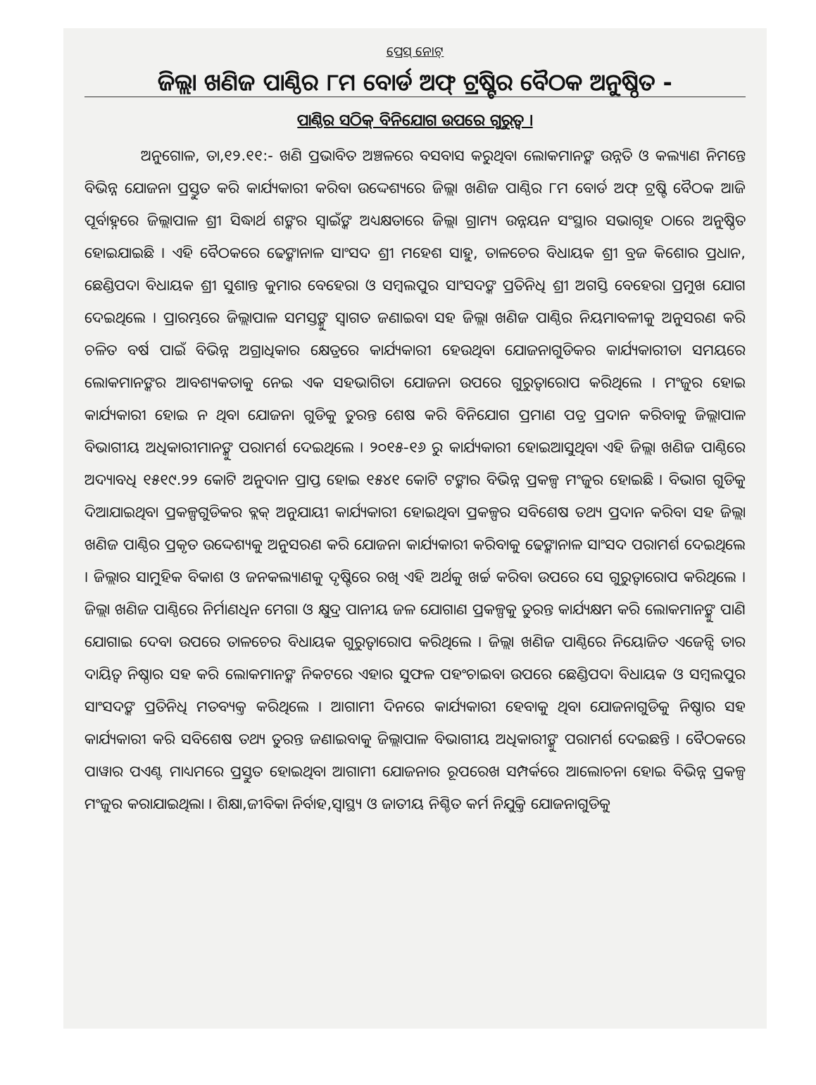ପ୍ରେସ୍ ନୋଟ୍
ଜିଲ୍ଲା ଖଣିଜ ପାଣ୍ଠିର ୮ମ ବୋର୍ଡ ଅଫ୍ ଟ୍ରଷ୍ଟିର ବୈଠକ ଅନୁଷ୍ଠିତ -
ପାଣ୍ଠିର ସଠିକ୍ ବିନିଯୋଗ ଉପରେ ଗୁରୁତ୍ୱ ।
ଅନୁଗୋଳ, ତା,୧୨.୧୧:- ଖଣି ପ୍ରଭାବିତ ଅଞ୍ଚଳରେ ବସବାସ କରୁଥିବା ଲୋକମାନଙ୍କ ଉନ୍ନତି ଓ କଲ୍ୟାଣ ନିମନ୍ତେ ବିଭିନ୍ନ ଯୋଜନା ପ୍ରସ୍ତୁତ କରି କାର୍ଯ୍ୟକାରୀ କରିବା ଉଦ୍ଦେଶ୍ୟରେ ଜିଲ୍ଲା ଖଣିଜ ପାଣ୍ଠିର ୮ମ ବୋର୍ଡ ଅଫ୍ ଟ୍ରଷ୍ଟି ବୈଠକ ଆଜି ପୂର୍ବାହ୍ନରେ ଜିଲ୍ଲାପାଳ ଶ୍ରୀ ସିଦ୍ଧାର୍ଥ ଶଙ୍କର ସ୍ୱାଇଁଙ୍କ ଅଧ୍ୟକ୍ଷତାରେ ଜିଲ୍ଲା ଗ୍ରାମ୍ୟ ଉନ୍ନୟନ ସଂସ୍ଥାର ସଭାଗୃହ ଠାରେ ଅନୁଷ୍ଠିତ ହୋଇଯାଇଛି । ଏହି ବୈଠକରେ ଢେଙ୍କାନାଳ ସାଂସଦ ଶ୍ରୀ ମହେଶ ସାହୁ, ତାଳଚେର ବିଧାୟକ ଶ୍ରୀ ବ୍ରଜ କିଶୋର ପ୍ରଧାନ, ଛେଣ୍ଡିପଦା ବିଧାୟକ ଶ୍ରୀ ସୁଶାନ୍ତ କୁମାର ବେହେରା ଓ ସମ୍ବଲପୁର ସାଂସଦଙ୍କ ପ୍ରତିନିଧି ଶ୍ରୀ ଅଗସ୍ତି ବେହେରା ପ୍ରମୁଖ ଯୋଗ ଦେଇଥିଲେ । ପ୍ରାରମ୍ଭରେ ଜିଲ୍ଲାପାଳ ସମସ୍ତଙ୍କୁ ସ୍ୱାଗତ ଜଣାଇବା ସହ ଜିଲ୍ଲା ଖଣିଜ ପାଣ୍ଠିର ନିୟମାବଳୀକୁ ଅନୁସରଣ କରି ଚଳିତ ବର୍ଷ ପାଇଁ ବିଭିନ୍ନ ଅଗ୍ରାଧିକାର କ୍ଷେତ୍ରରେ କାର୍ଯ୍ୟକାରୀ ହେଉଥିବା ଯୋଜନାଗୁଡିକର କାର୍ଯ୍ୟକାରୀତା ସମୟରେ ଲୋକମାନଙ୍କର ଆବଶ୍ୟକତାକୁ ନେଇ ଏକ ସହଭାଗିତା ଯୋଜନା ଉପରେ ଗୁରୁତ୍ୱାରୋପ କରିଥିଲେ । ମଂଜୁର ହୋଇ କାର୍ଯ୍ୟକାରୀ ହୋଇ ନ ଥିବା ଯୋଜନା ଗୁଡିକୁ ତୁରନ୍ତ ଶେଷ କରି ବିନିଯୋଗ ପ୍ରମାଣ ପତ୍ର ପ୍ରଦାନ କରିବାକୁ ଜିଲ୍ଲାପାଳ ବିଭାଗୀୟ ଅଧିକାରୀମାନଙ୍କୁ ପରାମର୍ଶ ଦେଇଥିଲେ । ୨୦୧୫-୧୬ ରୁ କାର୍ଯ୍ୟକାରୀ ହୋଇଆସୁଥିବା ଏହି ଜିଲ୍ଲା ଖଣିଜ ପାଣ୍ଠିରେ ଅଦ୍ୟାବଧି ୧୫୧୯.୨୨ କୋଟି ଅନୁଦାନ ପ୍ରାପ୍ତ ହୋଇ ୧୫୪୧ କୋଟି ଟଙ୍କାର ବିଭିନ୍ନ ପ୍ରକଳ୍ପ ମଂଜୁର ହୋଇଛି । ବିଭାଗ ଗୁଡିକୁ ଦିଆଯାଇଥିବା ପ୍ରକଳ୍ପଗୁଡିକର ବ୍ଲକ୍ ଅନୁଯାୟୀ କାର୍ଯ୍ୟକାରୀ ହୋଇଥିବା ପ୍ରକଳ୍ପର ସବିଶେଷ ତଥ୍ୟ ପ୍ରଦାନ କରିବା ସହ ଜିଲ୍ଲା ଖଣିଜ ପାଣ୍ଠିର ପ୍ରକୃତ ଉଦ୍ଦେଶ୍ୟକୁ ଅନୁସରଣ କରି ଯୋଜନା କାର୍ଯ୍ୟକାରୀ କରିବାକୁ ଢେଙ୍କାନାଳ ସାଂସଦ ପରାମର୍ଶ ଦେଇଥିଲେ । ଜିଲ୍ଲାର ସାମୁହିକ ବିକାଶ ଓ ଜନକଲ୍ୟାଣକୁ ଦୃଷ୍ଟିରେ ରଖି ଏହି ଅର୍ଥକୁ ଖର୍ଚ୍ଚ କରିବା ଉପରେ ସେ ଗୁରୁତ୍ୱାରୋପ କରିଥିଲେ । ଜିଲ୍ଲା ଖଣିଜ ପାଣ୍ଠିରେ ନିର୍ମାଣଧିନ ମେଗା ଓ କ୍ଷୁଦ୍ର ପାନୀୟ ଜଳ ଯୋଗାଣ ପ୍ରକଳ୍ପକୁ ତୁରନ୍ତ କାର୍ଯ୍ୟକ୍ଷମ କରି ଲୋକମାନଙ୍କୁ ପାଣି ଯୋଗାଇ ଦେବା ଉପରେ ତାଳଚେର ବିଧାୟକ ଗୁରୁତ୍ୱାରୋପ କରିଥିଲେ । ଜିଲ୍ଲା ଖଣିଜ ପାଣ୍ଠିରେ ନିୟୋଜିତ ଏଜେନ୍ସି ତାର ଦାୟିତ୍ୱ ନିଷ୍ଠାର ସହ କରି ଲୋକମାନଙ୍କ ନିକଟରେ ଏହାର ସୁଫଳ ପହଂଚାଇବା ଉପରେ ଛେଣ୍ଡିପଦା ବିଧାୟକ ଓ ସମ୍ବଲପୁର ସାଂସଦଙ୍କ ପ୍ରତିନିଧି ମତବ୍ୟକ୍ତ କରିଥିଲେ । ଆଗାମୀ ଦିନରେ କାର୍ଯ୍ୟକାରୀ ହେବାକୁ ଥିବା ଯୋଜନାଗୁଡିକୁ ନିଷ୍ଠାର ସହ କାର୍ଯ୍ୟକାରୀ କରି ସବିଶେଷ ତଥ୍ୟ ତୁରନ୍ତ ଜଣାଇବାକୁ ଜିଲ୍ଲାପାଳ ବିଭାଗୀୟ ଅଧିକାରୀଙ୍କୁ ପରାମର୍ଶ ଦେଇଛନ୍ତି । ବୈଠକରେ ପାୱାର ପଏଣ୍ଟ ମାଧ୍ୟମରେ ପ୍ରସ୍ତୁତ ହୋଇଥିବା ଆଗାମୀ ଯୋଜନାର ରୂପରେଖ ସମ୍ପର୍କରେ ଆଲୋଚନା ହୋଇ ବିଭିନ୍ନ ପ୍ରକଳ୍ପ ମଂଜୁର କରାଯାଇଥିଲା । ଶିକ୍ଷା,ଜୀବିକା ନିର୍ବାହ,ସ୍ୱାସ୍ଥ୍ୟ ଓ ଜାତୀୟ ନିଶ୍ଚିତ କର୍ମ ନିଯୁକ୍ତି ଯୋଜନାଗୁଡିକୁ